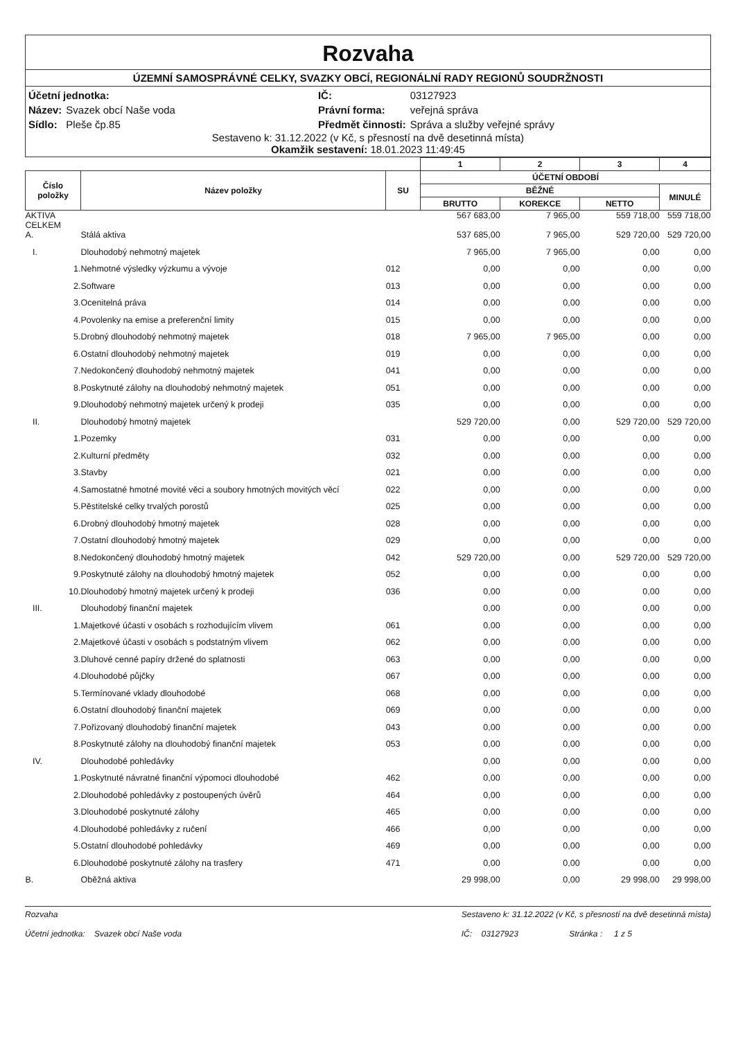Rozvaha
ÚZEMNÍ SAMOSPRÁVNÉ CELKY, SVAZKY OBCÍ, REGIONÁLNÍ RADY REGIONŮ SOUDRŽNOSTI
| Účetní jednotka: | | IČ: | 03127923 |
| Název: | Svazek obcí Naše voda | Právní forma: | veřejná správa |
| Sídlo: | Pleše čp.85 | Předmět činnosti: | Správa a služby veřejné správy |
Sestaveno k: 31.12.2022 (v Kč, s přesností na dvě desetinná místa)
Okamžik sestavení: 18.01.2023 11:49:45
| | | | 1 | 2 | 3 | 4 |
| --- | --- | --- | --- | --- | --- | --- |
| Číslo položky | Název položky | SU | ÚČETNÍ OBDOBÍ | | | |
| | | | BĚŽNÉ | | | MINULÉ |
| | | | BRUTTO | KOREKCE | NETTO | |
| AKTIVA CELKEM | | | 567 683,00 | 7 965,00 | 559 718,00 | 559 718,00 |
| A. | Stálá aktiva | | 537 685,00 | 7 965,00 | 529 720,00 | 529 720,00 |
| I. | Dlouhodobý nehmotný majetek | | 7 965,00 | 7 965,00 | 0,00 | 0,00 |
| 1. | Nehmotné výsledky výzkumu a vývoje | 012 | 0,00 | 0,00 | 0,00 | 0,00 |
| 2. | Software | 013 | 0,00 | 0,00 | 0,00 | 0,00 |
| 3. | Ocenitelná práva | 014 | 0,00 | 0,00 | 0,00 | 0,00 |
| 4. | Povolenky na emise a preferenční limity | 015 | 0,00 | 0,00 | 0,00 | 0,00 |
| 5. | Drobný dlouhodobý nehmotný majetek | 018 | 7 965,00 | 7 965,00 | 0,00 | 0,00 |
| 6. | Ostatní dlouhodobý nehmotný majetek | 019 | 0,00 | 0,00 | 0,00 | 0,00 |
| 7. | Nedokončený dlouhodobý nehmotný majetek | 041 | 0,00 | 0,00 | 0,00 | 0,00 |
| 8. | Poskytnuté zálohy na dlouhodobý nehmotný majetek | 051 | 0,00 | 0,00 | 0,00 | 0,00 |
| 9. | Dlouhodobý nehmotný majetek určený k prodeji | 035 | 0,00 | 0,00 | 0,00 | 0,00 |
| II. | Dlouhodobý hmotný majetek | | 529 720,00 | 0,00 | 529 720,00 | 529 720,00 |
| 1. | Pozemky | 031 | 0,00 | 0,00 | 0,00 | 0,00 |
| 2. | Kulturní předměty | 032 | 0,00 | 0,00 | 0,00 | 0,00 |
| 3. | Stavby | 021 | 0,00 | 0,00 | 0,00 | 0,00 |
| 4. | Samostatné hmotné movité věci a soubory hmotných movitých věcí | 022 | 0,00 | 0,00 | 0,00 | 0,00 |
| 5. | Pěstitelské celky trvalých porostů | 025 | 0,00 | 0,00 | 0,00 | 0,00 |
| 6. | Drobný dlouhodobý hmotný majetek | 028 | 0,00 | 0,00 | 0,00 | 0,00 |
| 7. | Ostatní dlouhodobý hmotný majetek | 029 | 0,00 | 0,00 | 0,00 | 0,00 |
| 8. | Nedokončený dlouhodobý hmotný majetek | 042 | 529 720,00 | 0,00 | 529 720,00 | 529 720,00 |
| 9. | Poskytnuté zálohy na dlouhodobý hmotný majetek | 052 | 0,00 | 0,00 | 0,00 | 0,00 |
| 10. | Dlouhodobý hmotný majetek určený k prodeji | 036 | 0,00 | 0,00 | 0,00 | 0,00 |
| III. | Dlouhodobý finanční majetek | | 0,00 | 0,00 | 0,00 | 0,00 |
| 1. | Majetkové účasti v osobách s rozhodujícím vlivem | 061 | 0,00 | 0,00 | 0,00 | 0,00 |
| 2. | Majetkové účasti v osobách s podstatným vlivem | 062 | 0,00 | 0,00 | 0,00 | 0,00 |
| 3. | Dluhové cenné papíry držené do splatnosti | 063 | 0,00 | 0,00 | 0,00 | 0,00 |
| 4. | Dlouhodobé půjčky | 067 | 0,00 | 0,00 | 0,00 | 0,00 |
| 5. | Termínované vklady dlouhodobé | 068 | 0,00 | 0,00 | 0,00 | 0,00 |
| 6. | Ostatní dlouhodobý finanční majetek | 069 | 0,00 | 0,00 | 0,00 | 0,00 |
| 7. | Pořizovaný dlouhodobý finanční majetek | 043 | 0,00 | 0,00 | 0,00 | 0,00 |
| 8. | Poskytnuté zálohy na dlouhodobý finanční majetek | 053 | 0,00 | 0,00 | 0,00 | 0,00 |
| IV. | Dlouhodobé pohledávky | | 0,00 | 0,00 | 0,00 | 0,00 |
| 1. | Poskytnuté návratné finanční výpomoci dlouhodobé | 462 | 0,00 | 0,00 | 0,00 | 0,00 |
| 2. | Dlouhodobé pohledávky z postoupených úvěrů | 464 | 0,00 | 0,00 | 0,00 | 0,00 |
| 3. | Dlouhodobé poskytnuté zálohy | 465 | 0,00 | 0,00 | 0,00 | 0,00 |
| 4. | Dlouhodobé pohledávky z ručení | 466 | 0,00 | 0,00 | 0,00 | 0,00 |
| 5. | Ostatní dlouhodobé pohledávky | 469 | 0,00 | 0,00 | 0,00 | 0,00 |
| 6. | Dlouhodobé poskytnuté zálohy na trasfery | 471 | 0,00 | 0,00 | 0,00 | 0,00 |
| B. | Oběžná aktiva | | 29 998,00 | 0,00 | 29 998,00 | 29 998,00 |
Rozvaha
Účetní jednotka: Svazek obcí Naše voda
Sestaveno k: 31.12.2022 (v Kč, s přesností na dvě desetinná místa)
IČ: 03127923 Stránka : 1 z 5